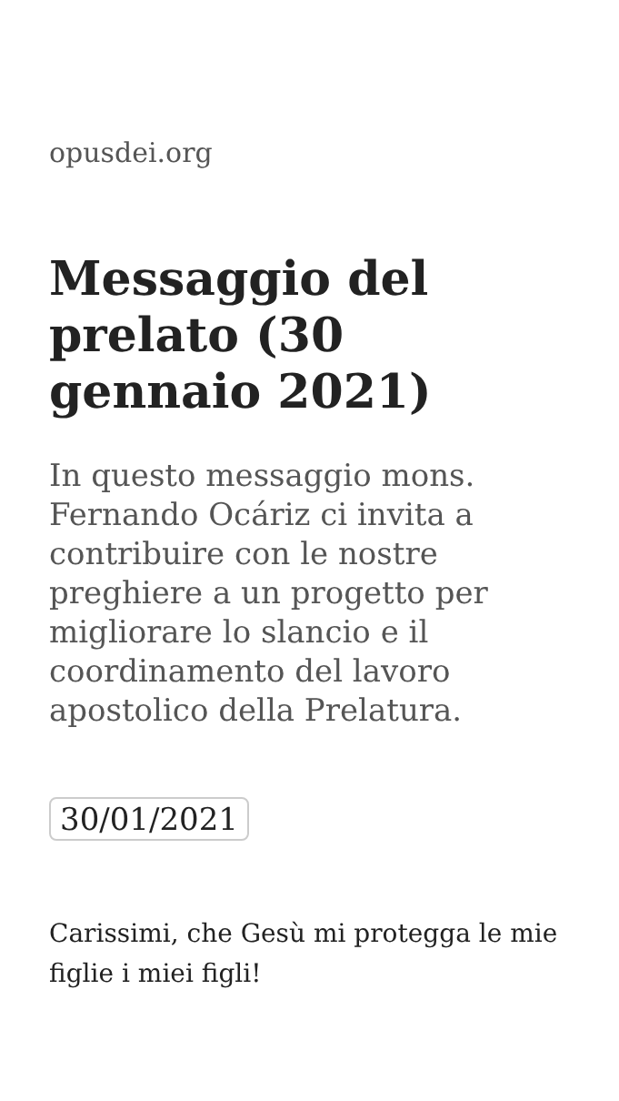opusdei.org
Messaggio del prelato (30 gennaio 2021)
In questo messaggio mons. Fernando Ocáriz ci invita a contribuire con le nostre preghiere a un progetto per migliorare lo slancio e il coordinamento del lavoro apostolico della Prelatura.
30/01/2021
Carissimi, che Gesù mi protegga le mie figlie i miei figli!